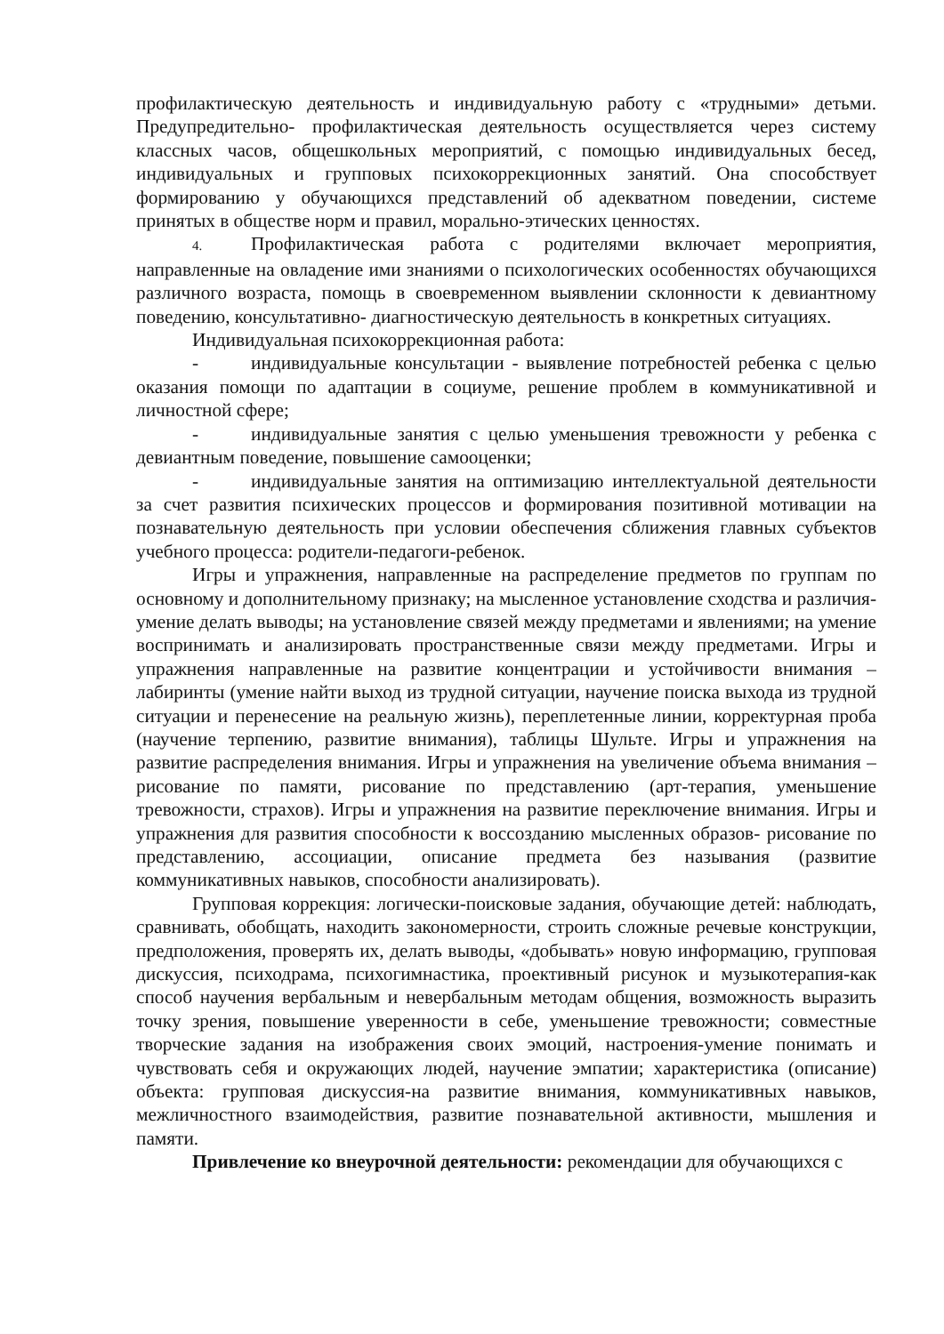профилактическую деятельность и индивидуальную работу с «трудными» детьми. Предупредительно- профилактическая деятельность осуществляется через систему классных часов, общешкольных мероприятий, с помощью индивидуальных бесед, индивидуальных и групповых психокоррекционных занятий. Она способствует формированию у обучающихся представлений об адекватном поведении, системе принятых в обществе норм и правил, морально-этических ценностях.
4. Профилактическая работа с родителями включает мероприятия, направленные на овладение ими знаниями о психологических особенностях обучающихся различного возраста, помощь в своевременном выявлении склонности к девиантному поведению, консультативно- диагностическую деятельность в конкретных ситуациях.
Индивидуальная психокоррекционная работа:
- индивидуальные консультации - выявление потребностей ребенка с целью оказания помощи по адаптации в социуме, решение проблем в коммуникативной и личностной сфере;
- индивидуальные занятия с целью уменьшения тревожности у ребенка с девиантным поведение, повышение самооценки;
- индивидуальные занятия на оптимизацию интеллектуальной деятельности за счет развития психических процессов и формирования позитивной мотивации на познавательную деятельность при условии обеспечения сближения главных субъектов учебного процесса: родители-педагоги-ребенок.
Игры и упражнения, направленные на распределение предметов по группам по основному и дополнительному признаку; на мысленное установление сходства и различия-умение делать выводы; на установление связей между предметами и явлениями; на умение воспринимать и анализировать пространственные связи между предметами. Игры и упражнения направленные на развитие концентрации и устойчивости внимания – лабиринты (умение найти выход из трудной ситуации, научение поиска выхода из трудной ситуации и перенесение на реальную жизнь), переплетенные линии, корректурная проба (научение терпению, развитие внимания), таблицы Шульте. Игры и упражнения на развитие распределения внимания. Игры и упражнения на увеличение объема внимания – рисование по памяти, рисование по представлению (арт-терапия, уменьшение тревожности, страхов). Игры и упражнения на развитие переключение внимания. Игры и упражнения для развития способности к воссозданию мысленных образов- рисование по представлению, ассоциации, описание предмета без называния (развитие коммуникативных навыков, способности анализировать).
Групповая коррекция: логически-поисковые задания, обучающие детей: наблюдать, сравнивать, обобщать, находить закономерности, строить сложные речевые конструкции, предположения, проверять их, делать выводы, «добывать» новую информацию, групповая дискуссия, психодрама, психогимнастика, проективный рисунок и музыкотерапия-как способ научения вербальным и невербальным методам общения, возможность выразить точку зрения, повышение уверенности в себе, уменьшение тревожности; совместные творческие задания на изображения своих эмоций, настроения-умение понимать и чувствовать себя и окружающих людей, научение эмпатии; характеристика (описание) объекта: групповая дискуссия-на развитие внимания, коммуникативных навыков, межличностного взаимодействия, развитие познавательной активности, мышления и памяти.
Привлечение ко внеурочной деятельности: рекомендации для обучающихся с